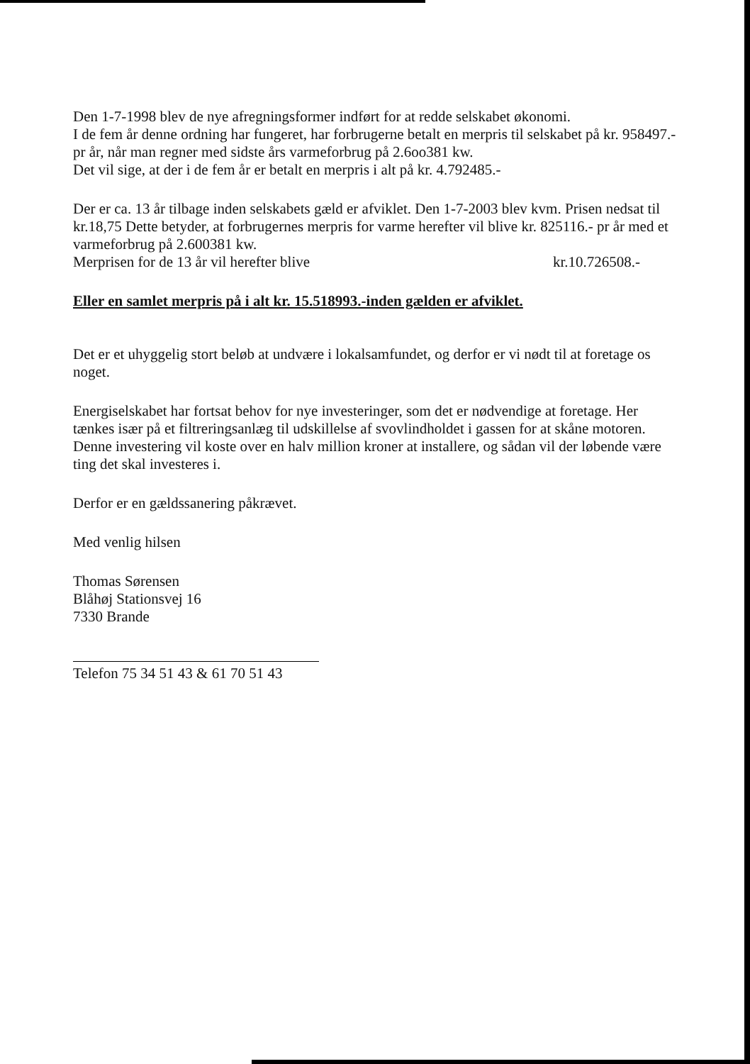Den 1-7-1998 blev de nye afregningsformer indført for at redde selskabet økonomi.
I de fem år denne ordning har fungeret, har forbrugerne betalt en merpris til selskabet på kr. 958497.- pr år, når man regner med sidste års varmeforbrug på 2.6oo381 kw.
Det vil sige, at der i de fem år er betalt en merpris i alt på kr. 4.792485.-
Der er ca. 13 år tilbage inden selskabets gæld er afviklet. Den 1-7-2003 blev kvm. Prisen nedsat til kr.18,75 Dette betyder, at forbrugernes merpris for varme herefter vil blive kr. 825116.- pr år med et varmeforbrug på 2.600381 kw.
Merprisen for de 13 år vil herefter blive kr.10.726508.-
Eller en samlet merpris på i alt kr. 15.518993.-inden gælden er afviklet.
Det er et uhyggelig stort beløb at undvære i lokalsamfundet, og derfor er vi nødt til at foretage os noget.
Energiselskabet har fortsat behov for nye investeringer, som det er nødvendige at foretage. Her tænkes især på et filtreringsanlæg til udskillelse af svovlindholdet i gassen for at skåne motoren. Denne investering vil koste over en halv million kroner at installere, og sådan vil der løbende være ting det skal investeres i.
Derfor er en gældssanering påkrævet.
Med venlig hilsen
Thomas Sørensen
Blåhøj Stationsvej 16
7330 Brande
Telefon 75 34 51 43 & 61 70 51 43